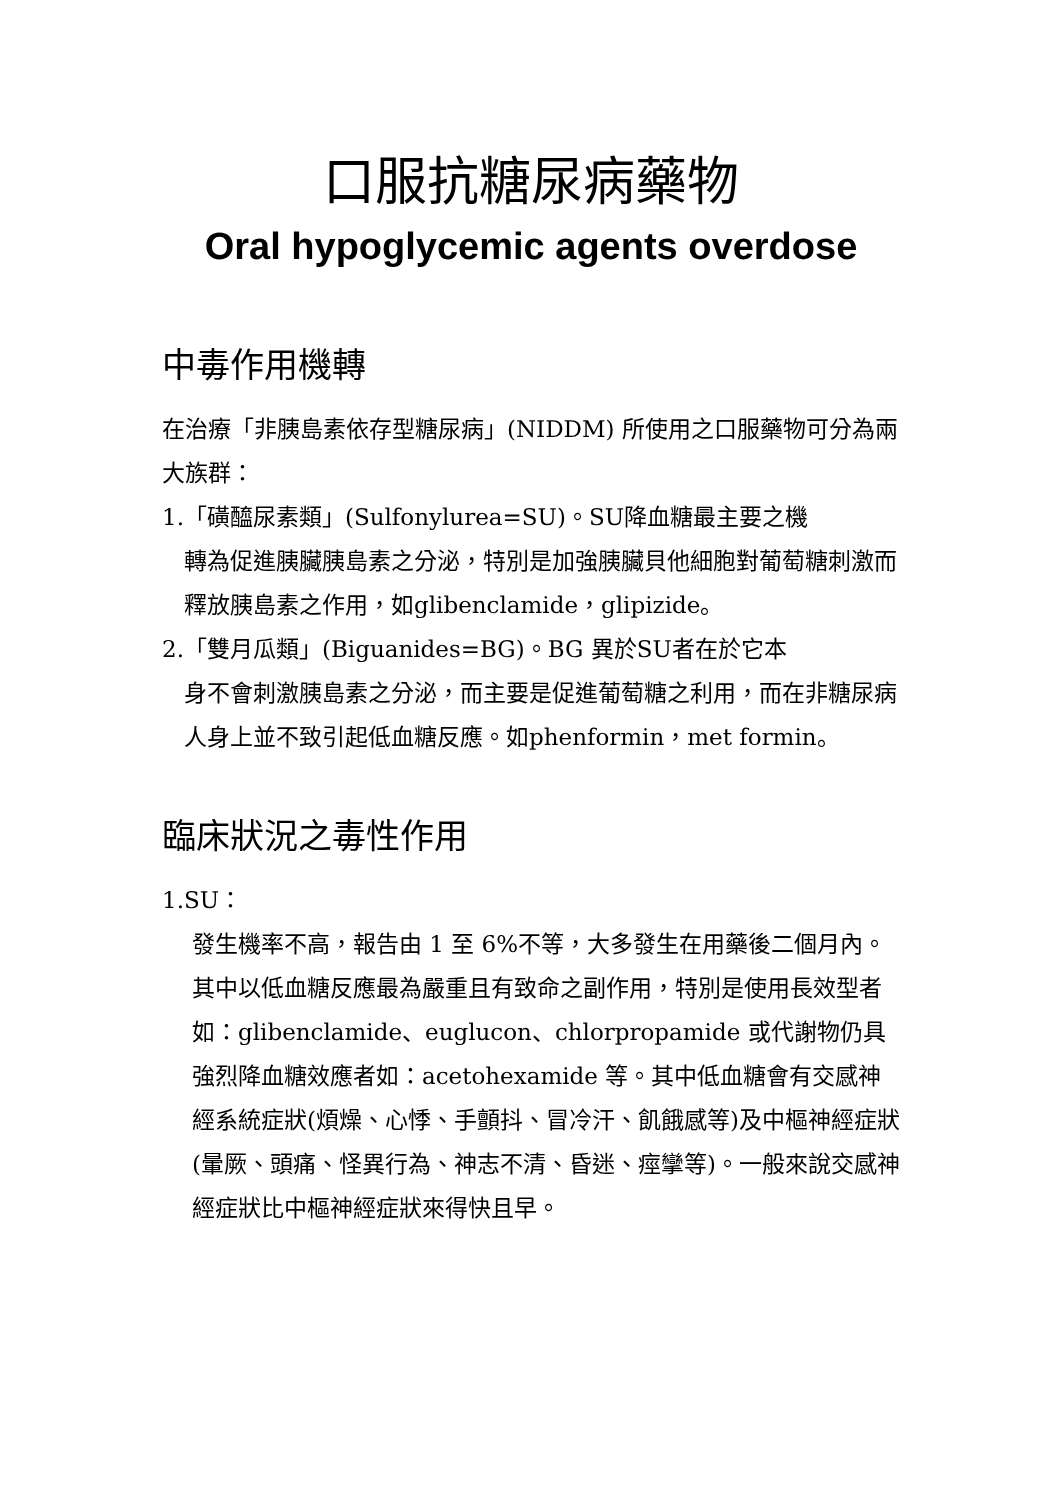口服抗糖尿病藥物
Oral hypoglycemic agents overdose
中毒作用機轉
在治療「非胰島素依存型糖尿病」(NIDDM) 所使用之口服藥物可分為兩大族群：
1.「磺醯尿素類」(Sulfonylurea=SU)。SU降血糖最主要之機
轉為促進胰臟胰島素之分泌，特別是加強胰臟貝他細胞對葡萄糖刺激而釋放胰島素之作用，如glibenclamide，glipizide。
2.「雙月瓜類」(Biguanides=BG)。BG 異於SU者在於它本
身不會刺激胰島素之分泌，而主要是促進葡萄糖之利用，而在非糖尿病人身上並不致引起低血糖反應。如phenformin，met formin。
臨床狀況之毒性作用
1.SU：
發生機率不高，報告由 1 至 6%不等，大多發生在用藥後二個月內。其中以低血糖反應最為嚴重且有致命之副作用，特別是使用長效型者如：glibenclamide、euglucon、chlorpropamide 或代謝物仍具強烈降血糖效應者如：acetohexamide 等。其中低血糖會有交感神經系統症狀(煩燥、心悸、手顫抖、冒冷汗、飢餓感等)及中樞神經症狀(暈厥、頭痛、怪異行為、神志不清、昏迷、痙攣等)。一般來說交感神經症狀比中樞神經症狀來得快且早。